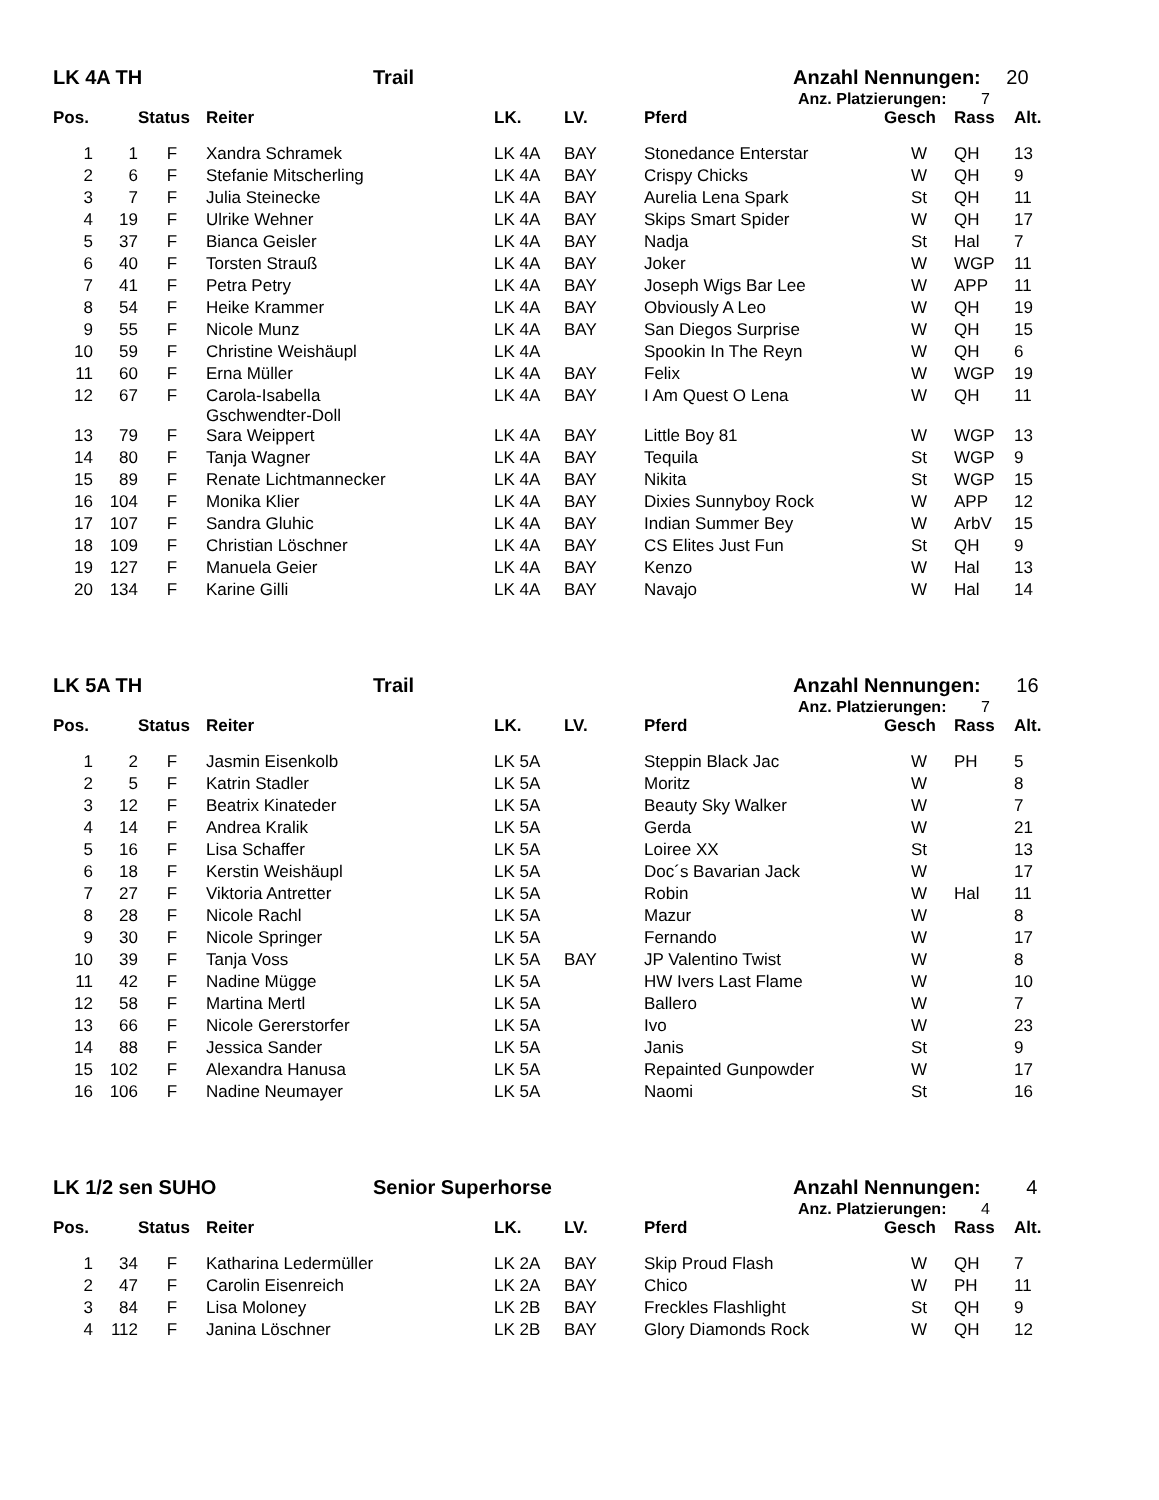LK 4A TH Trail Anzahl Nennungen: 20
Anz. Platzierungen: 7
| Pos. | | Status | Reiter | LK. | LV. | Pferd | Gesch | Rass | Alt. |
| --- | --- | --- | --- | --- | --- | --- | --- | --- | --- |
| 1 | 1 | F | Xandra Schramek | LK 4A | BAY | Stonedance Enterstar | W | QH | 13 |
| 2 | 6 | F | Stefanie Mitscherling | LK 4A | BAY | Crispy Chicks | W | QH | 9 |
| 3 | 7 | F | Julia Steinecke | LK 4A | BAY | Aurelia Lena Spark | St | QH | 11 |
| 4 | 19 | F | Ulrike Wehner | LK 4A | BAY | Skips Smart Spider | W | QH | 17 |
| 5 | 37 | F | Bianca Geisler | LK 4A | BAY | Nadja | St | Hal | 7 |
| 6 | 40 | F | Torsten Strauß | LK 4A | BAY | Joker | W | WGP | 11 |
| 7 | 41 | F | Petra Petry | LK 4A | BAY | Joseph Wigs Bar Lee | W | APP | 11 |
| 8 | 54 | F | Heike Krammer | LK 4A | BAY | Obviously A Leo | W | QH | 19 |
| 9 | 55 | F | Nicole Munz | LK 4A | BAY | San Diegos Surprise | W | QH | 15 |
| 10 | 59 | F | Christine Weishäupl | LK 4A | | Spookin In The Reyn | W | QH | 6 |
| 11 | 60 | F | Erna Müller | LK 4A | BAY | Felix | W | WGP | 19 |
| 12 | 67 | F | Carola-Isabella Gschwendter-Doll | LK 4A | BAY | I Am Quest O Lena | W | QH | 11 |
| 13 | 79 | F | Sara Weippert | LK 4A | BAY | Little Boy 81 | W | WGP | 13 |
| 14 | 80 | F | Tanja Wagner | LK 4A | BAY | Tequila | St | WGP | 9 |
| 15 | 89 | F | Renate Lichtmannecker | LK 4A | BAY | Nikita | St | WGP | 15 |
| 16 | 104 | F | Monika Klier | LK 4A | BAY | Dixies Sunnyboy Rock | W | APP | 12 |
| 17 | 107 | F | Sandra Gluhic | LK 4A | BAY | Indian Summer Bey | W | ArbV | 15 |
| 18 | 109 | F | Christian Löschner | LK 4A | BAY | CS Elites Just Fun | St | QH | 9 |
| 19 | 127 | F | Manuela Geier | LK 4A | BAY | Kenzo | W | Hal | 13 |
| 20 | 134 | F | Karine Gilli | LK 4A | BAY | Navajo | W | Hal | 14 |
LK 5A TH Trail Anzahl Nennungen: 16
Anz. Platzierungen: 7
| Pos. | | Status | Reiter | LK. | LV. | Pferd | Gesch | Rass | Alt. |
| --- | --- | --- | --- | --- | --- | --- | --- | --- | --- |
| 1 | 2 | F | Jasmin Eisenkolb | LK 5A | | Steppin Black Jac | W | PH | 5 |
| 2 | 5 | F | Katrin Stadler | LK 5A | | Moritz | W | | 8 |
| 3 | 12 | F | Beatrix Kinateder | LK 5A | | Beauty Sky Walker | W | | 7 |
| 4 | 14 | F | Andrea Kralik | LK 5A | | Gerda | W | | 21 |
| 5 | 16 | F | Lisa Schaffer | LK 5A | | Loiree XX | St | | 13 |
| 6 | 18 | F | Kerstin Weishäupl | LK 5A | | Doc´s Bavarian Jack | W | | 17 |
| 7 | 27 | F | Viktoria Antretter | LK 5A | | Robin | W | Hal | 11 |
| 8 | 28 | F | Nicole Rachl | LK 5A | | Mazur | W | | 8 |
| 9 | 30 | F | Nicole Springer | LK 5A | | Fernando | W | | 17 |
| 10 | 39 | F | Tanja Voss | LK 5A | BAY | JP Valentino Twist | W | | 8 |
| 11 | 42 | F | Nadine Mügge | LK 5A | | HW Ivers Last Flame | W | | 10 |
| 12 | 58 | F | Martina Mertl | LK 5A | | Ballero | W | | 7 |
| 13 | 66 | F | Nicole Gererstorfer | LK 5A | | Ivo | W | | 23 |
| 14 | 88 | F | Jessica Sander | LK 5A | | Janis | St | | 9 |
| 15 | 102 | F | Alexandra Hanusa | LK 5A | | Repainted Gunpowder | W | | 17 |
| 16 | 106 | F | Nadine Neumayer | LK 5A | | Naomi | St | | 16 |
LK 1/2 sen SUHO Senior Superhorse Anzahl Nennungen: 4
Anz. Platzierungen: 4
| Pos. | | Status | Reiter | LK. | LV. | Pferd | Gesch | Rass | Alt. |
| --- | --- | --- | --- | --- | --- | --- | --- | --- | --- |
| 1 | 34 | F | Katharina Ledermüller | LK 2A | BAY | Skip Proud Flash | W | QH | 7 |
| 2 | 47 | F | Carolin Eisenreich | LK 2A | BAY | Chico | W | PH | 11 |
| 3 | 84 | F | Lisa Moloney | LK 2B | BAY | Freckles Flashlight | St | QH | 9 |
| 4 | 112 | F | Janina Löschner | LK 2B | BAY | Glory Diamonds Rock | W | QH | 12 |